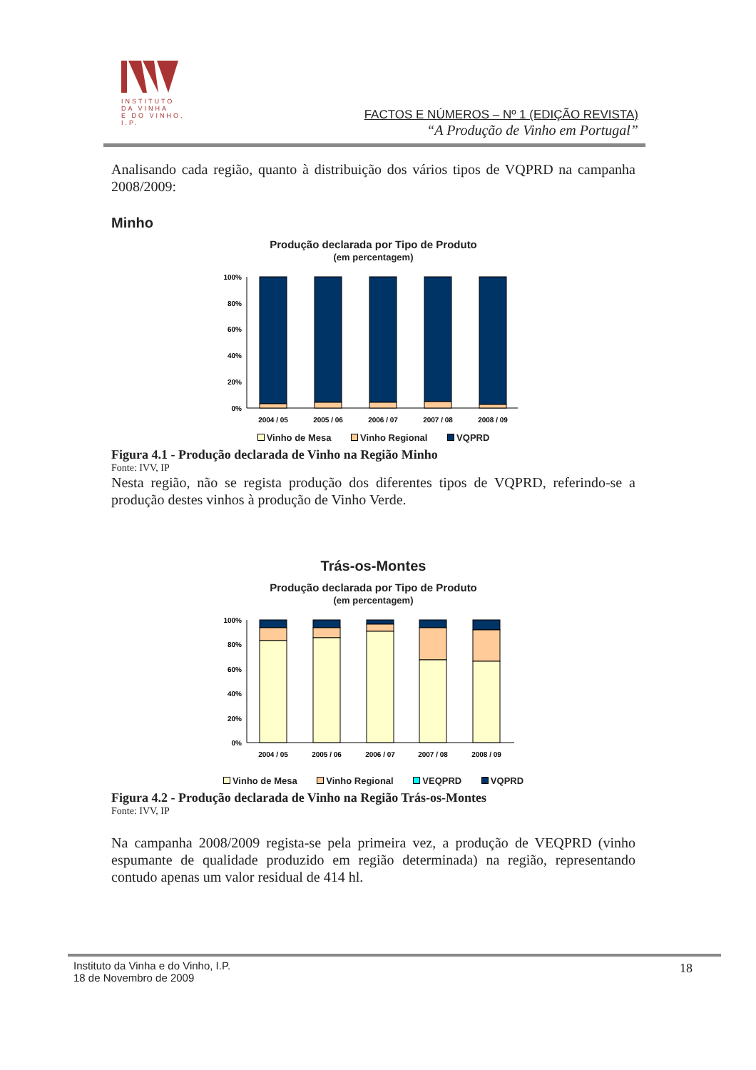INSTITUTO
DA VINHA
E DO VINHO, I.P.
FACTOS E NÚMEROS – Nº 1 (EDIÇÃO REVISTA)
“A Produção de Vinho em Portugal”
Analisando cada região, quanto à distribuição dos vários tipos de VQPRD na campanha 2008/2009:
Minho
Produção declarada por Tipo de Produto
(em percentagem)
100%
80%
60%
40%
20%
0%
2004 / 05
2005 / 06
2006 / 07
2007 / 08
2008 / 09
Vinho de Mesa Vinho Regional VQPRD
Figura 4.1 - Produção declarada de Vinho na Região Minho
Fonte: IVV, IP
Nesta região, não se regista produção dos diferentes tipos de VQPRD, referindo-se a produção destes vinhos à produção de Vinho Verde.
Trás-os-Montes
Produção declarada por Tipo de Produto
(em percentagem)
100%
80%
60%
40%
20%
0%
2004 / 05
2005 / 06
2006 / 07
2007 / 08
2008 / 09
Vinho de Mesa Vinho Regional VEQPRD VQPRD
Figura 4.2 - Produção declarada de Vinho na Região Trás-os-Montes
Fonte: IVV, IP
Na campanha 2008/2009 regista-se pela primeira vez, a produção de VEQPRD (vinho espumante de qualidade produzido em região determinada) na região, representando contudo apenas um valor residual de 414 hl.
Instituto da Vinha e do Vinho, I.P.
18 de Novembro de 2009
18